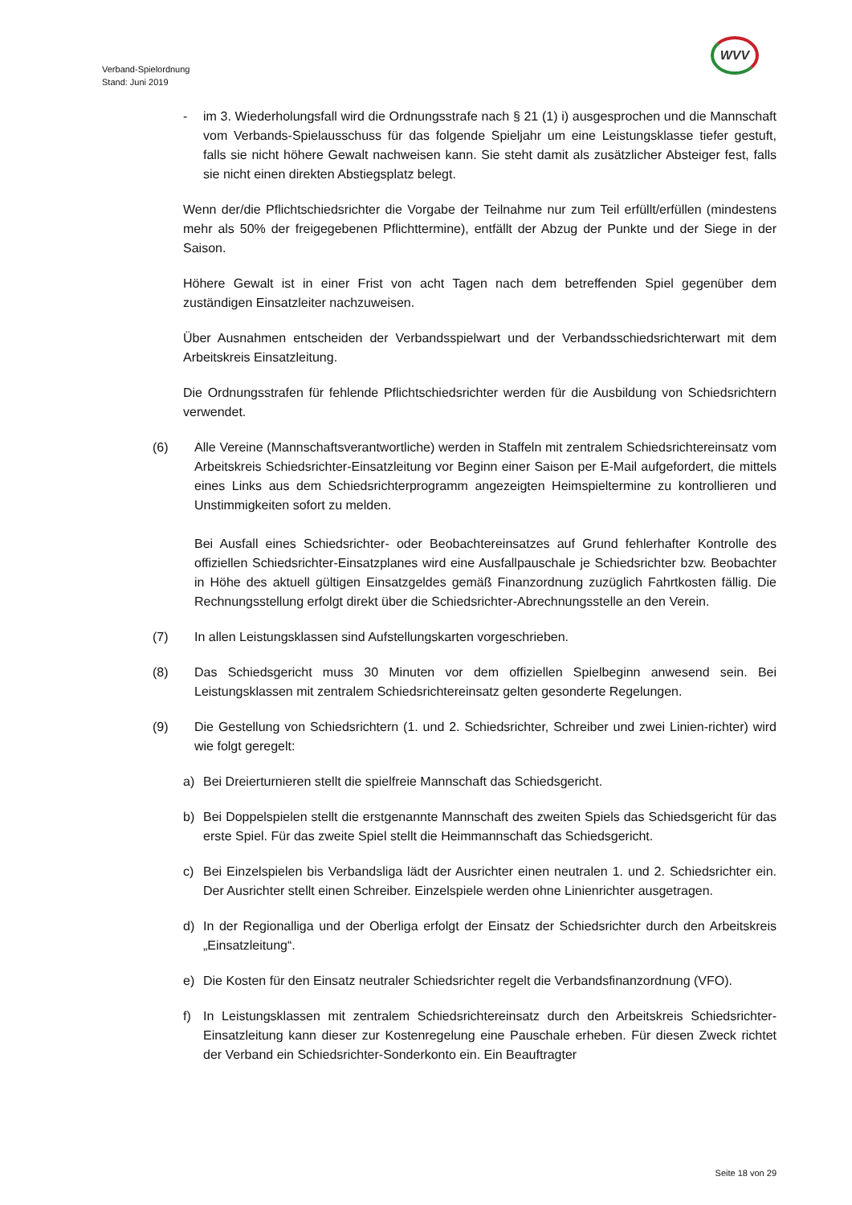Verband-Spielordnung
Stand: Juni 2019
WVV
- im 3. Wiederholungsfall wird die Ordnungsstrafe nach § 21 (1) i) ausgesprochen und die Mannschaft vom Verbands-Spielausschuss für das folgende Spieljahr um eine Leistungsklasse tiefer gestuft, falls sie nicht höhere Gewalt nachweisen kann. Sie steht damit als zusätzlicher Absteiger fest, falls sie nicht einen direkten Abstiegsplatz belegt.
Wenn der/die Pflichtschiedsrichter die Vorgabe der Teilnahme nur zum Teil erfüllt/erfüllen (mindestens mehr als 50% der freigegebenen Pflichttermine), entfällt der Abzug der Punkte und der Siege in der Saison.
Höhere Gewalt ist in einer Frist von acht Tagen nach dem betreffenden Spiel gegenüber dem zuständigen Einsatzleiter nachzuweisen.
Über Ausnahmen entscheiden der Verbandsspielwart und der Verbandsschiedsrichterwart mit dem Arbeitskreis Einsatzleitung.
Die Ordnungsstrafen für fehlende Pflichtschiedsrichter werden für die Ausbildung von Schiedsrichtern verwendet.
(6) Alle Vereine (Mannschaftsverantwortliche) werden in Staffeln mit zentralem Schiedsrichtereinsatz vom Arbeitskreis Schiedsrichter-Einsatzleitung vor Beginn einer Saison per E-Mail aufgefordert, die mittels eines Links aus dem Schiedsrichterprogramm angezeigten Heimspieltermine zu kontrollieren und Unstimmigkeiten sofort zu melden.
Bei Ausfall eines Schiedsrichter- oder Beobachtereinsatzes auf Grund fehlerhafter Kontrolle des offiziellen Schiedsrichter-Einsatzplanes wird eine Ausfallpauschale je Schiedsrichter bzw. Beobachter in Höhe des aktuell gültigen Einsatzgeldes gemäß Finanzordnung zuzüglich Fahrtkosten fällig. Die Rechnungsstellung erfolgt direkt über die Schiedsrichter-Abrechnungsstelle an den Verein.
(7) In allen Leistungsklassen sind Aufstellungskarten vorgeschrieben.
(8) Das Schiedsgericht muss 30 Minuten vor dem offiziellen Spielbeginn anwesend sein. Bei Leistungsklassen mit zentralem Schiedsrichtereinsatz gelten gesonderte Regelungen.
(9) Die Gestellung von Schiedsrichtern (1. und 2. Schiedsrichter, Schreiber und zwei Linien-richter) wird wie folgt geregelt:
a) Bei Dreierturnieren stellt die spielfreie Mannschaft das Schiedsgericht.
b) Bei Doppelspielen stellt die erstgenannte Mannschaft des zweiten Spiels das Schiedsgericht für das erste Spiel. Für das zweite Spiel stellt die Heimmannschaft das Schiedsgericht.
c) Bei Einzelspielen bis Verbandsliga lädt der Ausrichter einen neutralen 1. und 2. Schiedsrichter ein. Der Ausrichter stellt einen Schreiber. Einzelspiele werden ohne Linienrichter ausgetragen.
d) In der Regionalliga und der Oberliga erfolgt der Einsatz der Schiedsrichter durch den Arbeitskreis „Einsatzleitung“.
e) Die Kosten für den Einsatz neutraler Schiedsrichter regelt die Verbandsfinanzordnung (VFO).
f) In Leistungsklassen mit zentralem Schiedsrichtereinsatz durch den Arbeitskreis Schiedsrichter-Einsatzleitung kann dieser zur Kostenregelung eine Pauschale erheben. Für diesen Zweck richtet der Verband ein Schiedsrichter-Sonderkonto ein. Ein Beauftragter
Seite 18 von 29